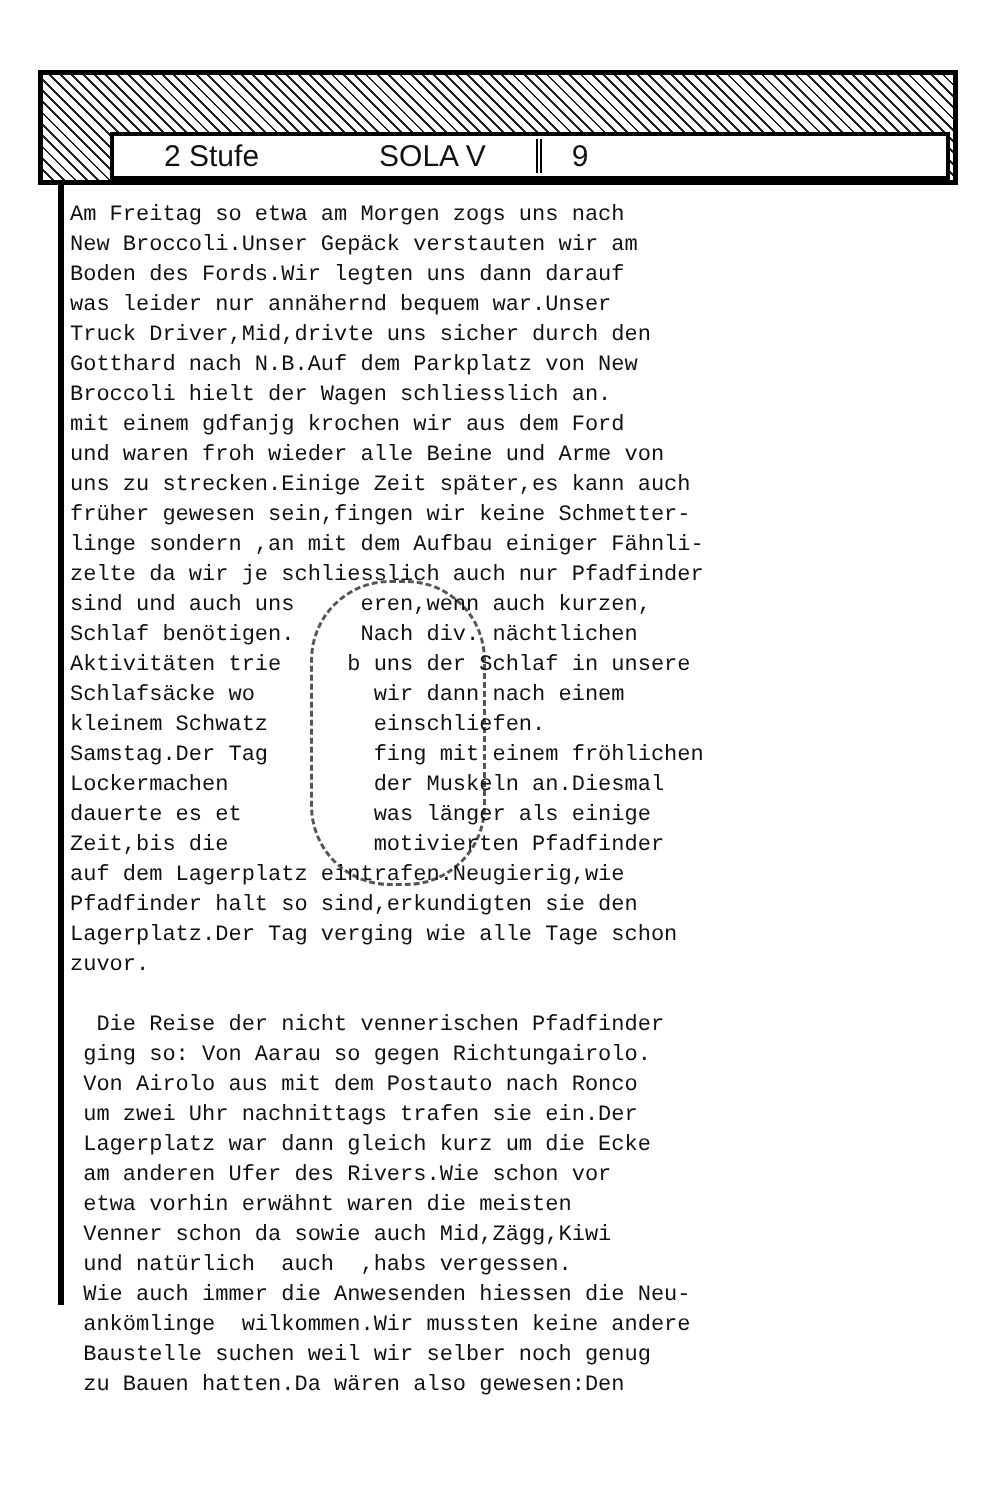2 Stufe SOLA V 9
Am Freitag so etwa am Morgen zogs uns nach New Broccoli.Unser Gepäck verstauten wir am Boden des Fords.Wir legten uns dann darauf was leider nur annähernd bequem war.Unser Truck Driver,Mid,drivte uns sicher durch den Gotthard nach N.B.Auf dem Parkplatz von New Broccoli hielt der Wagen schliesslich an. mit einem gdfanjg krochen wir aus dem Ford und waren froh wieder alle Beine und Arme von uns zu strecken.Einige Zeit später,es kann auch früher gewesen sein,fingen wir keine Schmetter- linge sondern ,an mit dem Aufbau einiger Fähnli- zelte da wir je schliesslich auch nur Pfadfinder sind und auch uns eren,wenn auch kurzen, Schlaf benötigen. Nach div. nächtlichen Aktivitäten trie b uns der Schlaf in unsere Schlafsäcke wo wir dann nach einem kleinem Schwatz einschliefen. Samstag.Der Tag fing mit einem fröhlichen Lockermachen der Muskeln an.Diesmal dauerte es et was länger als einige Zeit,bis die motivierten Pfadfinder auf dem Lagerplatz eintrafen.Neugierig,wie Pfadfinder halt so sind,erkundigten sie den Lagerplatz.Der Tag verging wie alle Tage schon zuvor. Die Reise der nicht vennerischen Pfadfinder ging so: Von Aarau so gegen Richtungairolo. Von Airolo aus mit dem Postauto nach Ronco um zwei Uhr nachnittags trafen sie ein.Der Lagerplatz war dann gleich kurz um die Ecke am anderen Ufer des Rivers.Wie schon vor etwa vorhin erwähnt waren die meisten Venner schon da sowie auch Mid,Zägg,Kiwi und natürlich auch ,habs vergessen. Wie auch immer die Anwesenden hiessen die Neu- ankömlinge wilkommen.Wir mussten keine andere Baustelle suchen weil wir selber noch genug zu Bauen hatten.Da wären also gewesen:Den